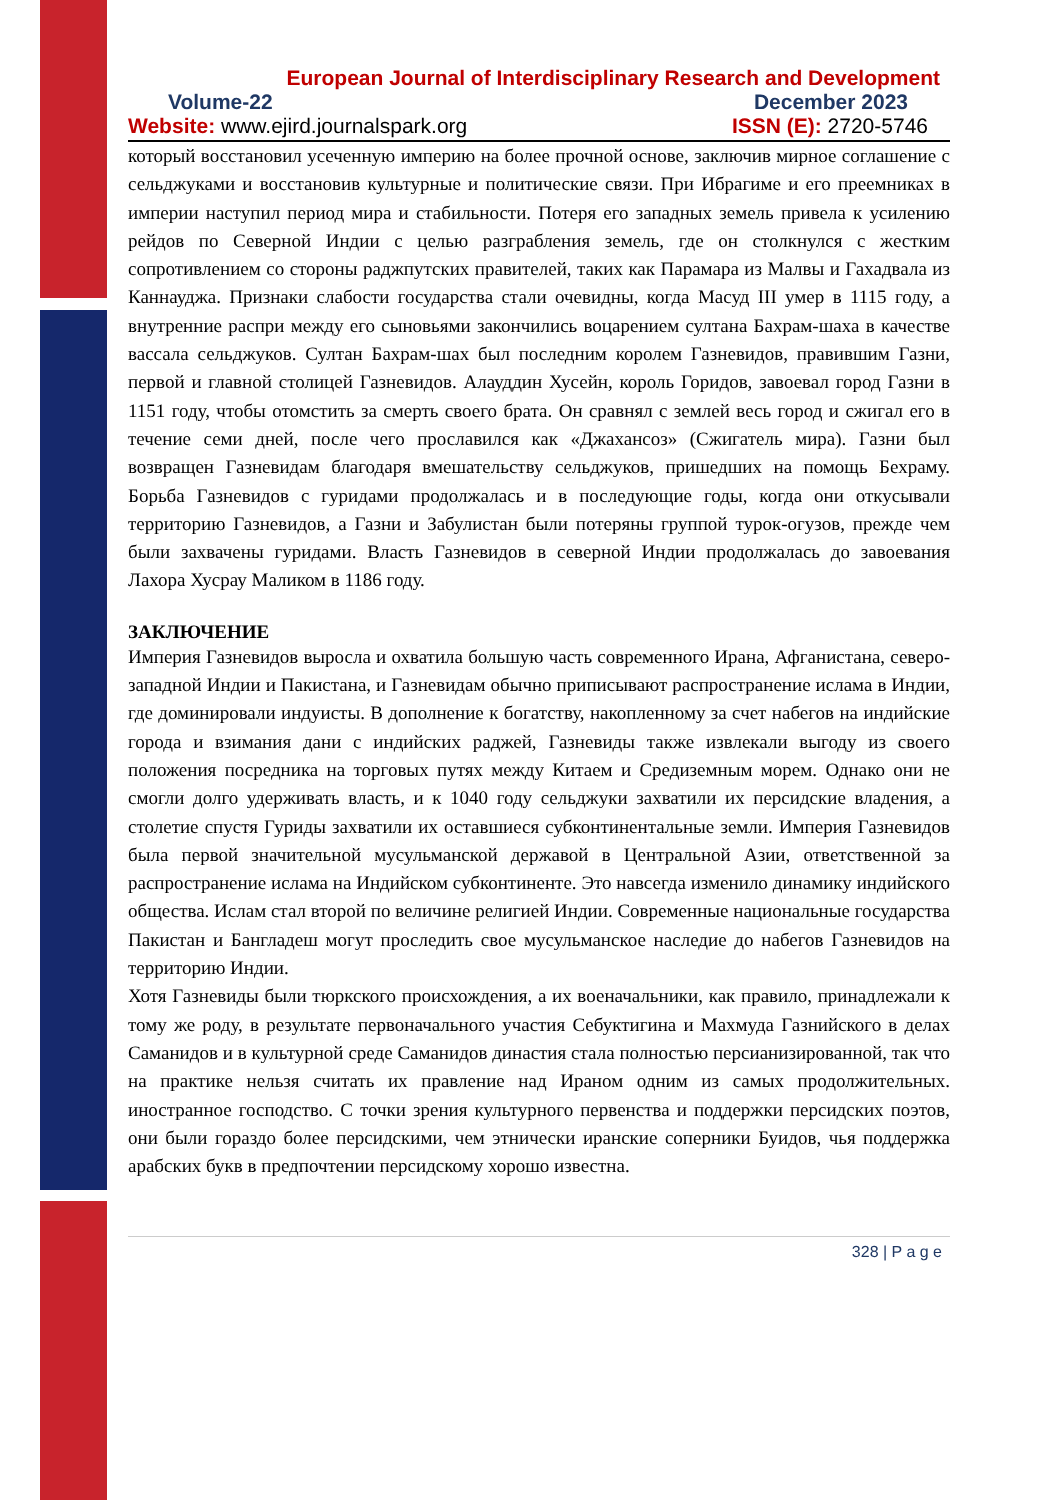European Journal of Interdisciplinary Research and Development
Volume-22 December 2023
Website: www.ejird.journalspark.org ISSN (E): 2720-5746
который восстановил усеченную империю на более прочной основе, заключив мирное соглашение с сельджуками и восстановив культурные и политические связи. При Ибрагиме и его преемниках в империи наступил период мира и стабильности. Потеря его западных земель привела к усилению рейдов по Северной Индии с целью разграбления земель, где он столкнулся с жестким сопротивлением со стороны раджпутских правителей, таких как Парамара из Малвы и Гахадвала из Каннауджа. Признаки слабости государства стали очевидны, когда Масуд III умер в 1115 году, а внутренние распри между его сыновьями закончились воцарением султана Бахрам-шаха в качестве вассала сельджуков. Султан Бахрам-шах был последним королем Газневидов, правившим Газни, первой и главной столицей Газневидов. Алауддин Хусейн, король Горидов, завоевал город Газни в 1151 году, чтобы отомстить за смерть своего брата. Он сравнял с землей весь город и сжигал его в течение семи дней, после чего прославился как «Джахансоз» (Сжигатель мира). Газни был возвращен Газневидам благодаря вмешательству сельджуков, пришедших на помощь Бехраму. Борьба Газневидов с гуридами продолжалась и в последующие годы, когда они откусывали территорию Газневидов, а Газни и Забулистан были потеряны группой турок-огузов, прежде чем были захвачены гуридами. Власть Газневидов в северной Индии продолжалась до завоевания Лахора Хусрау Маликом в 1186 году.
ЗАКЛЮЧЕНИЕ
Империя Газневидов выросла и охватила большую часть современного Ирана, Афганистана, северо-западной Индии и Пакистана, и Газневидам обычно приписывают распространение ислама в Индии, где доминировали индуисты. В дополнение к богатству, накопленному за счет набегов на индийские города и взимания дани с индийских раджей, Газневиды также извлекали выгоду из своего положения посредника на торговых путях между Китаем и Средиземным морем. Однако они не смогли долго удерживать власть, и к 1040 году сельджуки захватили их персидские владения, а столетие спустя Гуриды захватили их оставшиеся субконтинентальные земли. Империя Газневидов была первой значительной мусульманской державой в Центральной Азии, ответственной за распространение ислама на Индийском субконтиненте. Это навсегда изменило динамику индийского общества. Ислам стал второй по величине религией Индии. Современные национальные государства Пакистан и Бангладеш могут проследить свое мусульманское наследие до набегов Газневидов на территорию Индии.
Хотя Газневиды были тюркского происхождения, а их военачальники, как правило, принадлежали к тому же роду, в результате первоначального участия Себуктигина и Махмуда Газнийского в делах Саманидов и в культурной среде Саманидов династия стала полностью персианизированной, так что на практике нельзя считать их правление над Ираном одним из самых продолжительных. иностранное господство. С точки зрения культурного первенства и поддержки персидских поэтов, они были гораздо более персидскими, чем этнически иранские соперники Буидов, чья поддержка арабских букв в предпочтении персидскому хорошо известна.
328 | P a g e